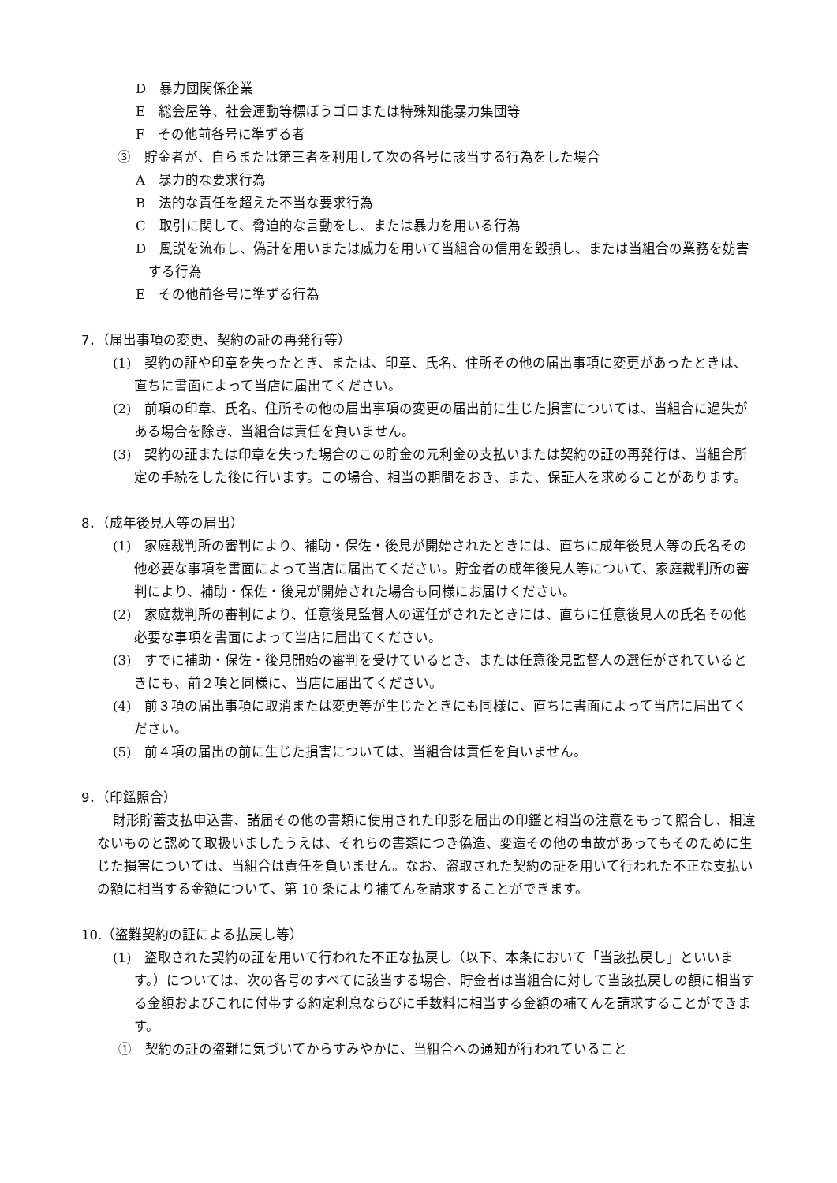D　暴力団関係企業
E　総会屋等、社会運動等標ぼうゴロまたは特殊知能暴力集団等
F　その他前各号に準ずる者
③　貯金者が、自らまたは第三者を利用して次の各号に該当する行為をした場合
A　暴力的な要求行為
B　法的な責任を超えた不当な要求行為
C　取引に関して、脅迫的な言動をし、または暴力を用いる行為
D　風説を流布し、偽計を用いまたは威力を用いて当組合の信用を毀損し、または当組合の業務を妨害する行為
E　その他前各号に準ずる行為
7．（届出事項の変更、契約の証の再発行等）
(1)　契約の証や印章を失ったとき、または、印章、氏名、住所その他の届出事項に変更があったときは、直ちに書面によって当店に届出てください。
(2)　前項の印章、氏名、住所その他の届出事項の変更の届出前に生じた損害については、当組合に過失がある場合を除き、当組合は責任を負いません。
(3)　契約の証または印章を失った場合のこの貯金の元利金の支払いまたは契約の証の再発行は、当組合所定の手続をした後に行います。この場合、相当の期間をおき、また、保証人を求めることがあります。
8．（成年後見人等の届出）
(1)　家庭裁判所の審判により、補助・保佐・後見が開始されたときには、直ちに成年後見人等の氏名その他必要な事項を書面によって当店に届出てください。貯金者の成年後見人等について、家庭裁判所の審判により、補助・保佐・後見が開始された場合も同様にお届けください。
(2)　家庭裁判所の審判により、任意後見監督人の選任がされたときには、直ちに任意後見人の氏名その他必要な事項を書面によって当店に届出てください。
(3)　すでに補助・保佐・後見開始の審判を受けているとき、または任意後見監督人の選任がされているときにも、前２項と同様に、当店に届出てください。
(4)　前３項の届出事項に取消または変更等が生じたときにも同様に、直ちに書面によって当店に届出てください。
(5)　前４項の届出の前に生じた損害については、当組合は責任を負いません。
9．（印鑑照合）
財形貯蓄支払申込書、諸届その他の書類に使用された印影を届出の印鑑と相当の注意をもって照合し、相違ないものと認めて取扱いましたうえは、それらの書類につき偽造、変造その他の事故があってもそのために生じた損害については、当組合は責任を負いません。なお、盗取された契約の証を用いて行われた不正な支払いの額に相当する金額について、第 10 条により補てんを請求することができます。
10.（盗難契約の証による払戻し等）
(1)　盗取された契約の証を用いて行われた不正な払戻し（以下、本条において「当該払戻し」といいます。）については、次の各号のすべてに該当する場合、貯金者は当組合に対して当該払戻しの額に相当する金額およびこれに付帯する約定利息ならびに手数料に相当する金額の補てんを請求することができます。
①　契約の証の盗難に気づいてからすみやかに、当組合への通知が行われていること